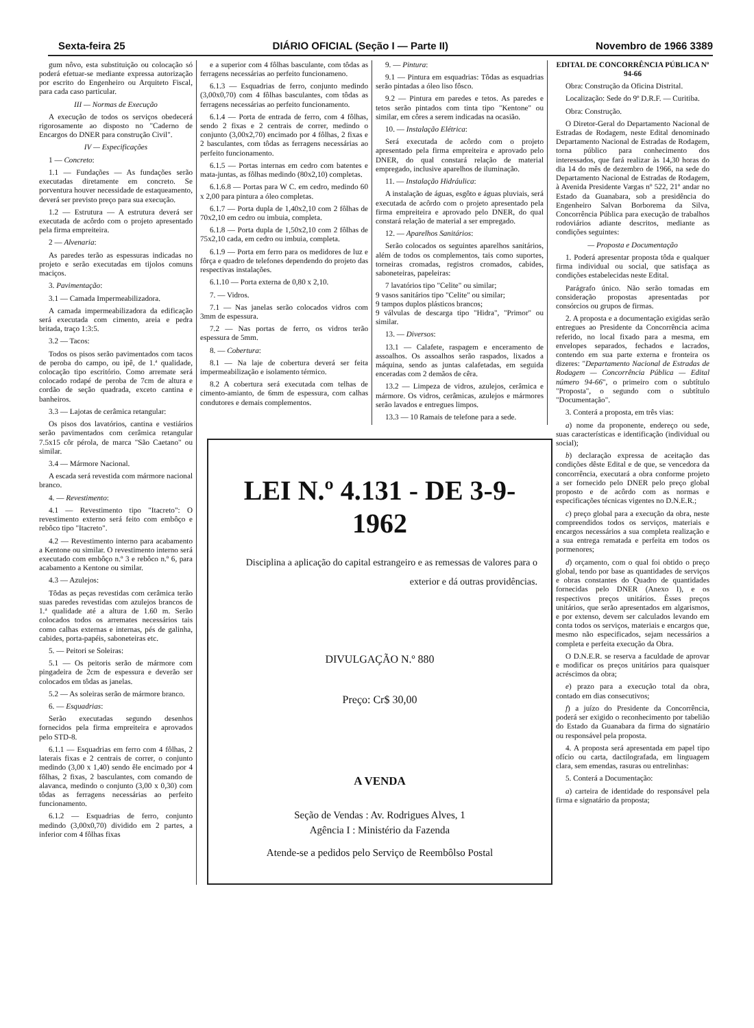Sexta-feira 25 DIÁRIO OFICIAL (Seção I — Parte II) Novembro de 1966 3389
gum nôvo, esta substituição ou colocação só poderá efetuar-se mediante expressa autorização por escrito do Engenheiro ou Arquiteto Fiscal, para cada caso particular.
III — Normas de Execução
A execução de todos os serviços obedecerá rigorosamente ao disposto no "Caderno de Encargos do DNER para construção Civil".
IV — Especificações
1 — Concreto:
1.1 — Fundações — As fundações serão executadas diretamente em concreto. Se porventura houver necessidade de estaqueamento, deverá ser previsto preço para sua execução.
1.2 — Estrutura — A estrutura deverá ser executada de acôrdo com o projeto apresentado pela firma empreiteira.
2 — Alvenaria:
As paredes terão as espessuras indicadas no projeto e serão executadas em tijolos comuns maciços.
3. Pavimentação:
3.1 — Camada Impermeabilizadora.
A camada impermeabilizadora da edificação será executada com cimento, areia e pedra britada, traço 1:3:5.
3.2 — Tacos:
Todos os pisos serão pavimentados com tacos de peroba do campo, ou ipê, de 1.ª qualidade, colocação tipo escritório. Como arremate será colocado rodapé de peroba de 7cm de altura e cordão de seção quadrada, exceto cantina e banheiros.
3.3 — Lajotas de cerâmica retangular:
Os pisos dos lavatórios, cantina e vestiários serão pavimentados com cerâmica retangular 7.5x15 côr pérola, de marca "São Caetano" ou similar.
3.4 — Mármore Nacional.
A escada será revestida com mármore nacional branco.
4. — Revestimento:
4.1 — Revestimento tipo "Itacreto": O revestimento externo será feito com embôço e rebôco tipo "Itacreto".
4.2 — Revestimento interno para acabamento a Kentone ou similar. O revestimento interno será executado com embôço n.º 3 e rebôco n.º 6, para acabamento a Kentone ou similar.
4.3 — Azulejos:
Tôdas as peças revestidas com cerâmica terão suas paredes revestidas com azulejos brancos de 1.ª qualidade até a altura de 1.60 m. Serão colocados todos os arremates necessários tais como calhas externas e internas, pés de galinha, cabides, porta-papéis, saboneteiras etc.
5. — Peitori se Soleiras:
5.1 — Os peitoris serão de mármore com pingadeira de 2cm de espessura e deverão ser colocados em tôdas as janelas.
5.2 — As soleiras serão de mármore branco.
6. — Esquadrias:
Serão executadas segundo desenhos fornecidos pela firma empreiteira e aprovados pelo STD-8.
6.1.1 — Esquadrias em ferro com 4 fôlhas, 2 laterais fixas e 2 centrais de correr, o conjunto medindo (3,00 x 1,40) sendo êle encimado por 4 fôlhas, 2 fixas, 2 basculantes, com comando de alavanca, medindo o conjunto (3,00 x 0,30) com tôdas as ferragens necessárias ao perfeito funcionamento.
6.1.2 — Esquadrias de ferro, conjunto medindo (3,00x0,70) dividido em 2 partes, a inferior com 4 fôlhas fixas
e a superior com 4 fôlhas basculante, com tôdas as ferragens necessárias ao perfeito funcionameno.
6.1.3 — Esquadrias de ferro, conjunto medindo (3,00x0,70) com 4 fôlhas basculantes, com tôdas as ferragens necessárias ao perfeito funcionamento.
6.1.4 — Porta de entrada de ferro, com 4 fôlhas, sendo 2 fixas e 2 centrais de correr, medindo o conjunto (3,00x2,70) encimado por 4 fôlhas, 2 fixas e 2 basculantes, com tôdas as ferragens necessárias ao perfeito funcionamento.
6.1.5 — Portas internas em cedro com batentes e mata-juntas, as fôlhas medindo (80x2,10) completas.
6.1.6.8 — Portas para W C. em cedro, medindo 60 x 2,00 para pintura a óleo completas.
6.1.7 — Porta dupla de 1,40x2,10 com 2 fôlhas de 70x2,10 em cedro ou imbuia, completa.
6.1.8 — Porta dupla de 1,50x2,10 com 2 fôlhas de 75x2,10 cada, em cedro ou imbuia, completa.
6.1.9 — Porta em ferro para os medidores de luz e fôrça e quadro de telefones dependendo do projeto das respectivas instalações.
6.1.10 — Porta externa de 0,80 x 2,10.
7. — Vidros.
7.1 — Nas janelas serão colocados vidros com 3mm de espessura.
7.2 — Nas portas de ferro, os vidros terão espessura de 5mm.
8. — Cobertura:
8.1 — Na laje de cobertura deverá ser feita impermeabilização e isolamento térmico.
8.2 A cobertura será executada com telhas de cimento-amianto, de 6mm de espessura, com calhas condutores e demais complementos.
9. — Pintura:
9.1 — Pintura em esquadrias: Tôdas as esquadrias serão pintadas a óleo liso fôsco.
9.2 — Pintura em paredes e tetos. As paredes e tetos serão pintados com tinta tipo "Kentone" ou similar, em côres a serem indicadas na ocasião.
10. — Instalação Elétrica:
Será executada de acôrdo com o projeto apresentado pela firma empreiteira e aprovado pelo DNER, do qual constará relação de material empregado, inclusive aparelhos de iluminação.
11. — Instalação Hidráulica:
A instalação de águas, esgôto e águas pluviais, será executada de acôrdo com o projeto apresentado pela firma empreiteira e aprovado pelo DNER, do qual constará relação de material a ser empregado.
12. — Aparelhos Sanitários:
Serão colocados os seguintes aparelhos sanitários, além de todos os complementos, tais como suportes, torneiras cromadas, registros cromados, cabides, saboneteiras, papeleiras:
7 lavatórios tipo "Celite" ou similar;
9 vasos sanitários tipo "Celite" ou similar;
9 tampos duplos plásticos brancos;
9 válvulas de descarga tipo "Hidra", "Primor" ou similar.
13. — Diversos:
13.1 — Calafete, raspagem e enceramento de assoalhos. Os assoalhos serão raspados, lixados a máquina, sendo as juntas calafetadas, em seguida enceradas com 2 demãos de cêra.
13.2 — Limpeza de vidros, azulejos, cerâmica e mármore. Os vidros, cerâmicas, azulejos e mármores serão lavados e entregues limpos.
13.3 — 10 Ramais de telefone para a sede.
LEI N.º 4.131 - DE 3-9-1962
Disciplina a aplicação do capital estrangeiro e as remessas de valores para o exterior e dá outras providências.
DIVULGAÇÃO N.º 880
Preço: Cr$ 30,00
A VENDA
Seção de Vendas : Av. Rodrigues Alves, 1
Agência I : Ministério da Fazenda
Atende-se a pedidos pelo Serviço de Reembôlso Postal
EDITAL DE CONCORRÊNCIA PÚBLICA Nº 94-66
Obra: Construção da Oficina Distrital.
Localização: Sede do 9º D.R.F. — Curitiba.
Obra: Construção.
O Diretor-Geral do Departamento Nacional de Estradas de Rodagem, neste Edital denominado Departamento Nacional de Estradas de Rodagem, torna público para conhecimento dos interessados, que fará realizar às 14,30 horas do dia 14 do mês de dezembro de 1966, na sede do Departamento Nacional de Estradas de Rodagem, à Avenida Presidente Vargas nº 522, 21º andar no Estado da Guanabara, sob a presidência do Engenheiro Salvan Borborema da Silva, Concorrência Pública para execução de trabalhos rodoviários adiante descritos, mediante as condições seguintes:
— Proposta e Documentação
1. Poderá apresentar proposta tôda e qualquer firma individual ou social, que satisfaça as condições estabelecidas neste Edital.
Parágrafo único. Não serão tomadas em consideração propostas apresentadas por consórcios ou grupos de firmas.
2. A proposta e a documentação exigidas serão entregues ao Presidente da Concorrência acima referido, no local fixado para a mesma, em envelopes separados, fechados e lacrados, contendo em sua parte externa e fronteira os dizeres: "Departamento Nacional de Estradas de Rodagem — Concorrência Pública — Edital número 94-66", o primeiro com o subtítulo "Proposta", o segundo com o subtítulo "Documentação".
3. Conterá a proposta, em três vias:
a) nome da proponente, endereço ou sede, suas características e identificação (individual ou social);
b) declaração expressa de aceitação das condições dêste Edital e de que, se vencedora da concorrência, executará a obra conforme projeto a ser fornecido pelo DNER pelo preço global proposto e de acôrdo com as normas e especificações técnicas vigentes no D.N.E.R.;
c) preço global para a execução da obra, neste compreendidos todos os serviços, materiais e encargos necessários a sua completa realização e a sua entrega rematada e perfeita em todos os pormenores;
d) orçamento, com o qual foi obtido o preço global, tendo por base as quantidades de serviços e obras constantes do Quadro de quantidades fornecidas pelo DNER (Anexo I), e os respectivos preços unitários. Êsses preços unitários, que serão apresentados em algarismos, e por extenso, devem ser calculados levando em conta todos os serviços, materiais e encargos que, mesmo não especificados, sejam necessários a completa e perfeita execução da Obra.
O D.N.E.R. se reserva a faculdade de aprovar e modificar os preços unitários para quaisquer acréscimos da obra;
e) prazo para a execução total da obra, contado em dias consecutivos;
f) a juízo do Presidente da Concorrência, poderá ser exigido o reconhecimento por tabelião do Estado da Guanabara da firma do signatário ou responsável pela proposta.
4. A proposta será apresentada em papel tipo ofício ou carta, dactilografada, em linguagem clara, sem emendas, rasuras ou entrelinhas:
5. Conterá a Documentação:
a) carteira de identidade do responsável pela firma e signatário da proposta;